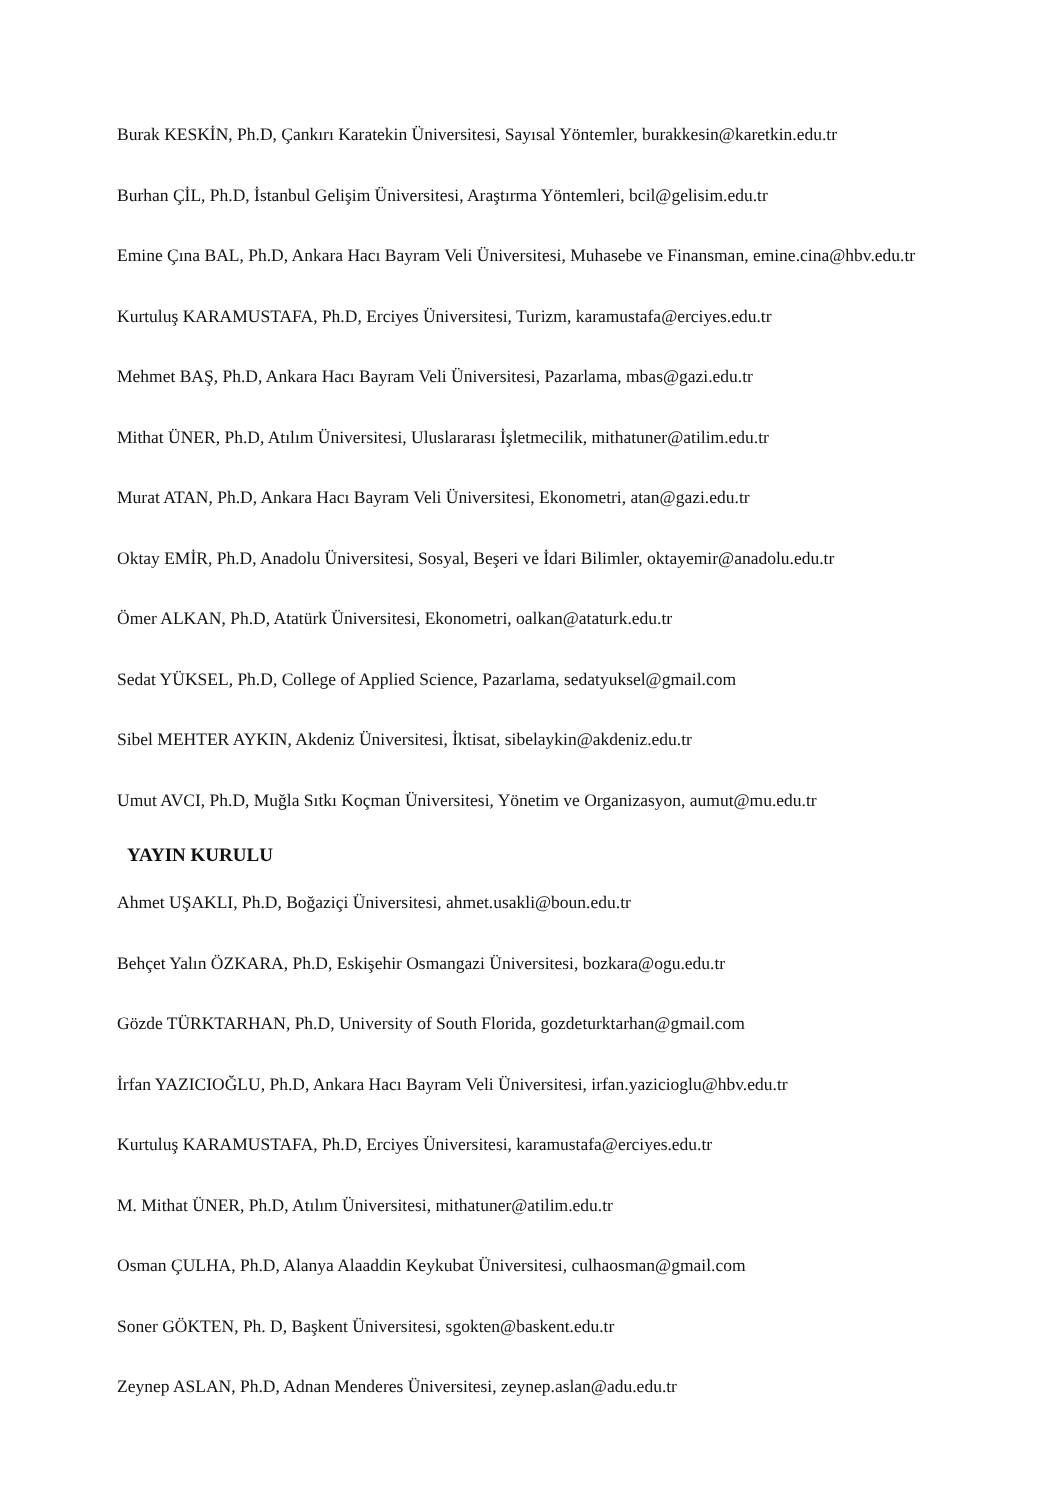Burak KESKİN, Ph.D, Çankırı Karatekin Üniversitesi, Sayısal Yöntemler, burakkesin@karetkin.edu.tr
Burhan ÇİL, Ph.D, İstanbul Gelişim Üniversitesi, Araştırma Yöntemleri, bcil@gelisim.edu.tr
Emine Çına BAL, Ph.D, Ankara Hacı Bayram Veli Üniversitesi, Muhasebe ve Finansman, emine.cina@hbv.edu.tr
Kurtuluş KARAMUSTAFA, Ph.D, Erciyes Üniversitesi, Turizm, karamustafa@erciyes.edu.tr
Mehmet BAŞ, Ph.D, Ankara Hacı Bayram Veli Üniversitesi, Pazarlama, mbas@gazi.edu.tr
Mithat ÜNER, Ph.D, Atılım Üniversitesi, Uluslararası İşletmecilik, mithatuner@atilim.edu.tr
Murat ATAN, Ph.D, Ankara Hacı Bayram Veli Üniversitesi, Ekonometri, atan@gazi.edu.tr
Oktay EMİR, Ph.D, Anadolu Üniversitesi, Sosyal, Beşeri ve İdari Bilimler, oktayemir@anadolu.edu.tr
Ömer ALKAN, Ph.D, Atatürk Üniversitesi, Ekonometri, oalkan@ataturk.edu.tr
Sedat YÜKSEL, Ph.D, College of Applied Science, Pazarlama, sedatyuksel@gmail.com
Sibel MEHTER AYKIN, Akdeniz Üniversitesi, İktisat, sibelaykin@akdeniz.edu.tr
Umut AVCI, Ph.D, Muğla Sıtkı Koçman Üniversitesi, Yönetim ve Organizasyon, aumut@mu.edu.tr
YAYIN KURULU
Ahmet UŞAKLI, Ph.D, Boğaziçi Üniversitesi, ahmet.usakli@boun.edu.tr
Behçet Yalın ÖZKARA, Ph.D, Eskişehir Osmangazi Üniversitesi, bozkara@ogu.edu.tr
Gözde TÜRKTARHAN, Ph.D, University of South Florida, gozdeturktarhan@gmail.com
İrfan YAZICIOĞLU, Ph.D, Ankara Hacı Bayram Veli Üniversitesi, irfan.yazicioglu@hbv.edu.tr
Kurtuluş KARAMUSTAFA, Ph.D, Erciyes Üniversitesi, karamustafa@erciyes.edu.tr
M. Mithat ÜNER, Ph.D, Atılım Üniversitesi, mithatuner@atilim.edu.tr
Osman ÇULHA, Ph.D, Alanya Alaaddin Keykubat Üniversitesi, culhaosman@gmail.com
Soner GÖKTEN, Ph. D, Başkent Üniversitesi, sgokten@baskent.edu.tr
Zeynep ASLAN, Ph.D, Adnan Menderes Üniversitesi, zeynep.aslan@adu.edu.tr